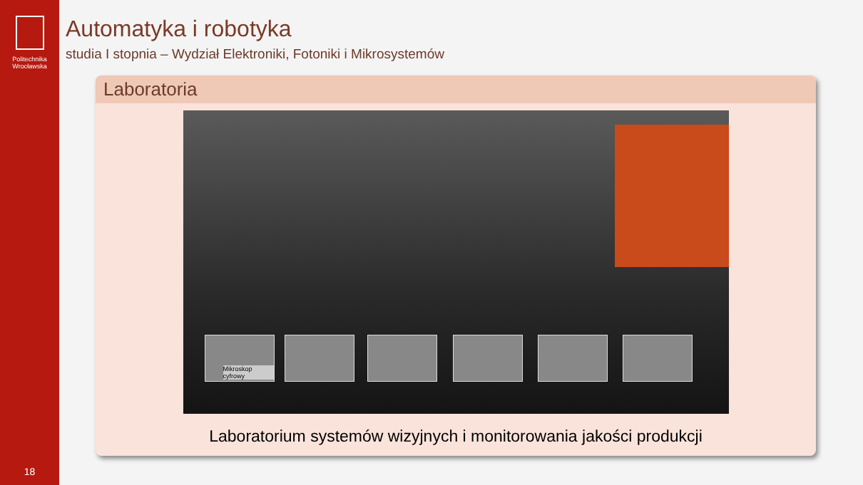Politechnika
Wrocławska
18
Automatyka i robotyka
studia I stopnia – Wydział Elektroniki, Fotoniki i Mikrosystemów
Laboratoria
Mikroskop cyfrowy
Laboratorium systemów wizyjnych i monitorowania jakości produkcji